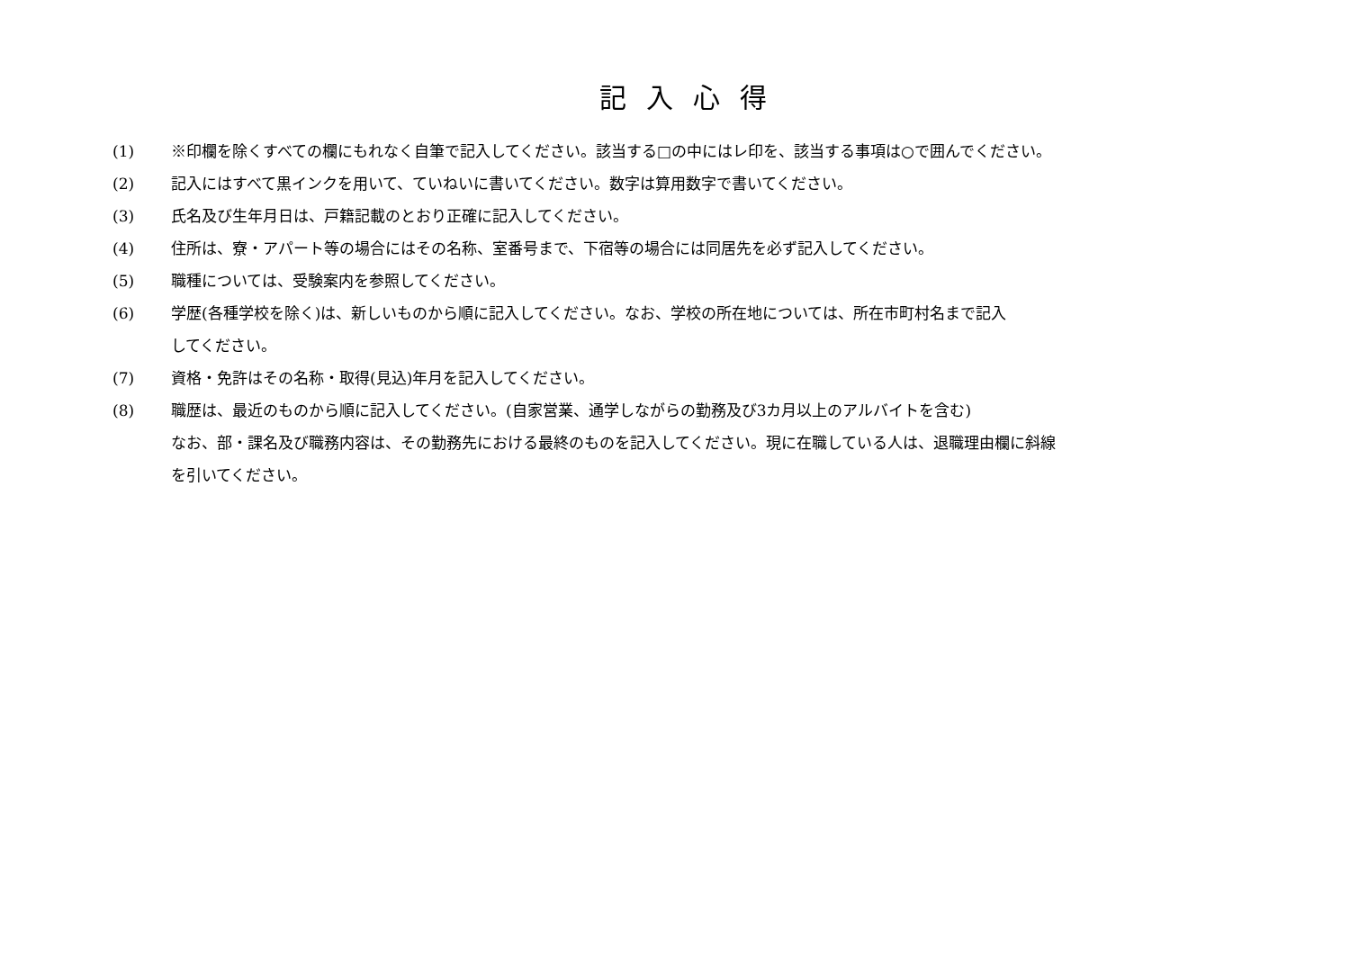記入心得
(1) ※印欄を除くすべての欄にもれなく自筆で記入してください。該当する□の中にはレ印を、該当する事項は○で囲んでください。
(2) 記入にはすべて黒インクを用いて、ていねいに書いてください。数字は算用数字で書いてください。
(3) 氏名及び生年月日は、戸籍記載のとおり正確に記入してください。
(4) 住所は、寮・アパート等の場合にはその名称、室番号まで、下宿等の場合には同居先を必ず記入してください。
(5) 職種については、受験案内を参照してください。
(6) 学歴(各種学校を除く)は、新しいものから順に記入してください。なお、学校の所在地については、所在市町村名まで記入
してください。
(7) 資格・免許はその名称・取得(見込)年月を記入してください。
(8) 職歴は、最近のものから順に記入してください。(自家営業、通学しながらの勤務及び3カ月以上のアルバイトを含む)
なお、部・課名及び職務内容は、その勤務先における最終のものを記入してください。現に在職している人は、退職理由欄に斜線
を引いてください。